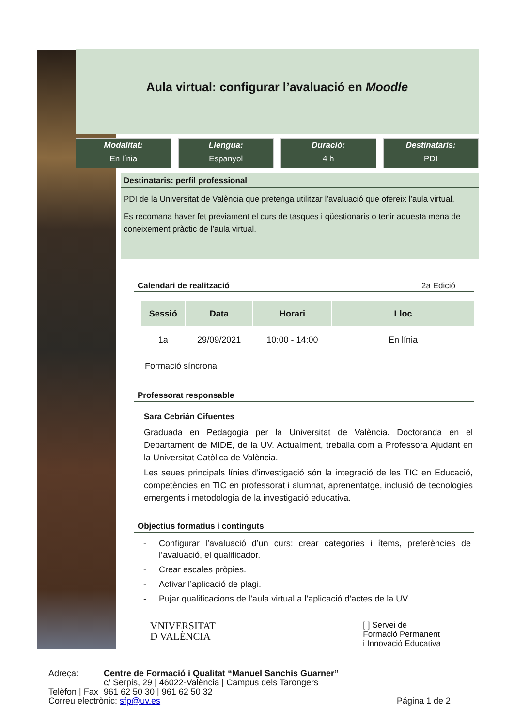Aula virtual: configurar l’avaluació en Moodle
Modalitat:
En línia
Llengua:
Espanyol
Duració:
4 h
Destinataris:
PDI
Destinataris: perfil professional
PDI de la Universitat de València que pretenga utilitzar l’avaluació que ofereix l’aula virtual.
Es recomana haver fet prèviament el curs de tasques i qüestionaris o tenir aquesta mena de coneixement pràctic de l’aula virtual.
Calendari de realització 2a Edició
| Sessió | Data | Horari | Lloc |
| --- | --- | --- | --- |
| 1a | 29/09/2021 | 10:00 - 14:00 | En línia |
Formació síncrona
Professorat responsable
Sara Cebrián Cifuentes
Graduada en Pedagogia per la Universitat de València. Doctoranda en el Departament de MIDE, de la UV. Actualment, treballa com a Professora Ajudant en la Universitat Catòlica de València.
Les seues principals línies d'investigació són la integració de les TIC en Educació, competències en TIC en professorat i alumnat, aprenentatge, inclusió de tecnologies emergents i metodologia de la investigació educativa.
Objectius formatius i continguts
- Configurar l’avaluació d’un curs: crear categories i ítems, preferències de l’avaluació, el qualificador.
- Crear escales pròpies.
- Activar l’aplicació de plagi.
- Pujar qualificacions de l’aula virtual a l’aplicació d’actes de la UV.
VNIVERSITAT
D VALÈNCIA
[ ] Servei de
Formació Permanent
i Innovació Educativa
| Adreça: | Centre de Formació i Qualitat “Manuel Sanchis Guarner” c/ Serpis, 29 / 46022-València / Campus dels Tarongers | |
| Telèfon / Fax | 961 62 50 30 / 961 62 50 32 | |
| Correu electrònic: sfp@uv.es | | Página 1 de 2 |